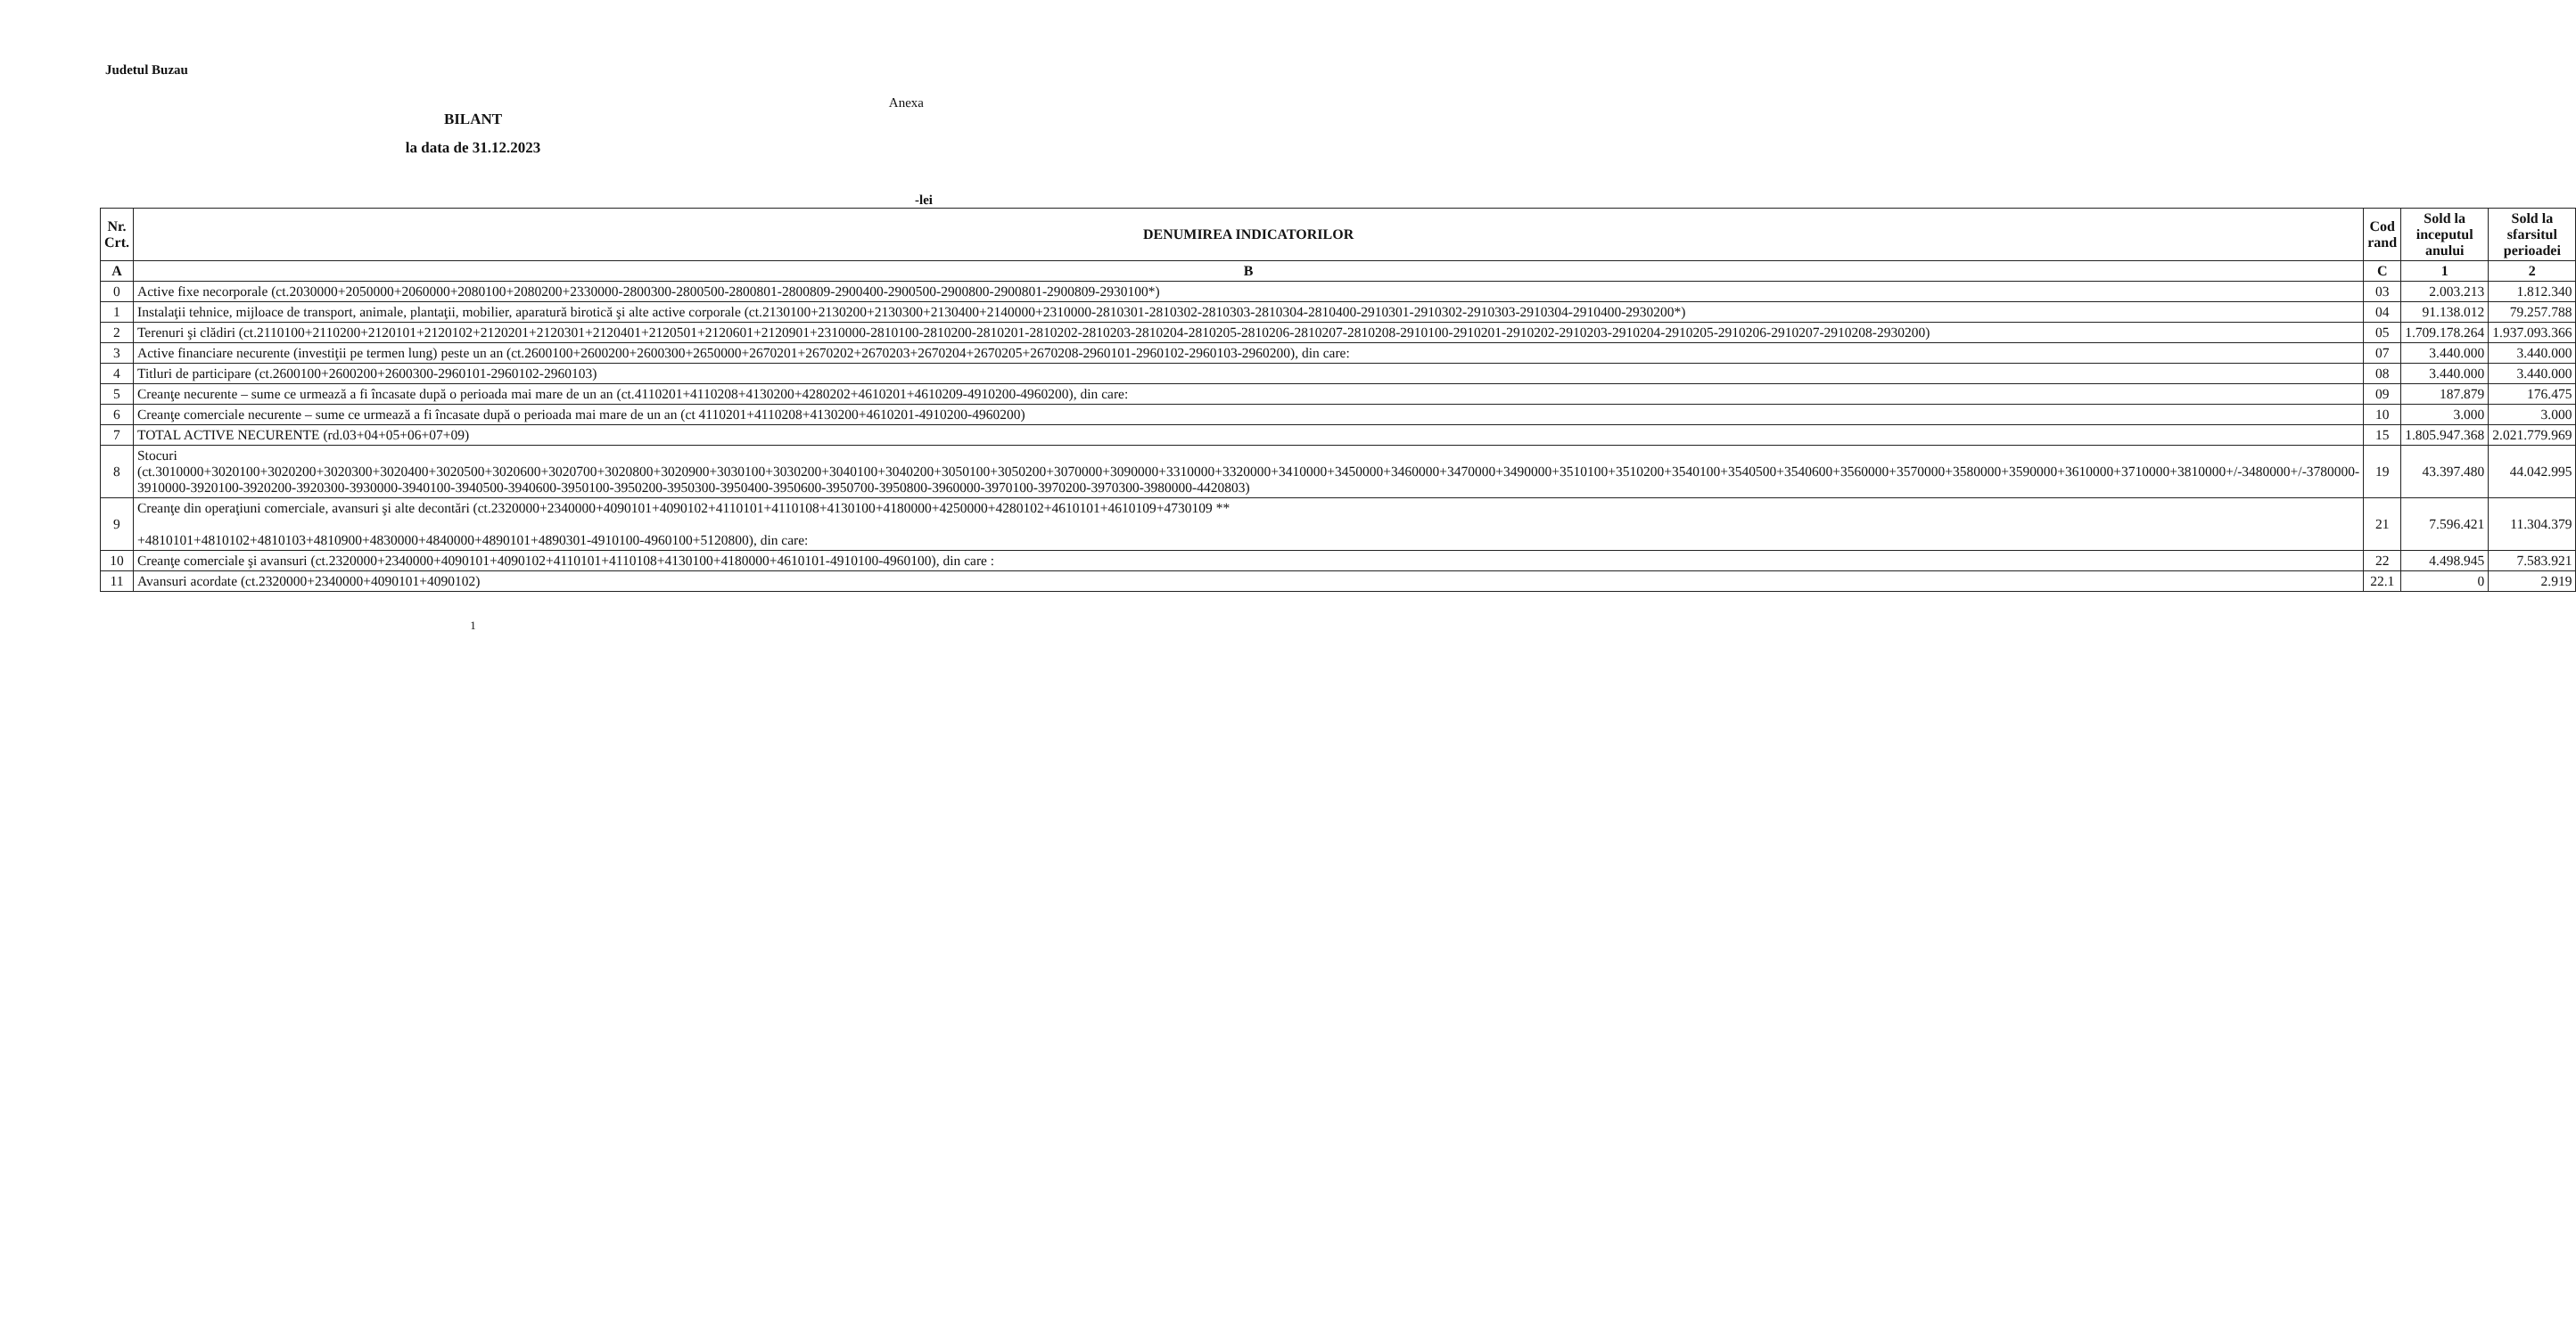Judetul Buzau
Anexa
BILANT
la data de 31.12.2023
-lei
| Nr. Crt. | DENUMIREA INDICATORILOR | Cod rand | Sold la inceputul anului | Sold la sfarsitul perioadei |
| --- | --- | --- | --- | --- |
| A | B | C | 1 | 2 |
| 0 | Active fixe necorporale (ct.2030000+2050000+2060000+2080100+2080200+2330000-2800300-2800500-2800801-2800809-2900400-2900500-2900800-2900801-2900809-2930100*) | 03 | 2.003.213 | 1.812.340 |
| 1 | Instalaţii tehnice, mijloace de transport, animale, plantaţii, mobilier, aparatură birotică şi alte active corporale (ct.2130100+2130200+2130300+2130400+2140000+2310000-2810301-2810302-2810303-2810304-2810400-2910301-2910302-2910303-2910304-2910400-2930200*) | 04 | 91.138.012 | 79.257.788 |
| 2 | Terenuri şi clădiri (ct.2110100+2110200+2120101+2120102+2120201+2120301+2120401+2120501+2120601+2120901+2310000-2810100-2810200-2810201-2810202-2810203-2810204-2810205-2810206-2810207-2810208-2910100-2910201-2910202-2910203-2910204-2910205-2910206-2910207-2910208-2930200) | 05 | 1.709.178.264 | 1.937.093.366 |
| 3 | Active financiare necurente (investiţii pe termen lung) peste un an (ct.2600100+2600200+2600300+2650000+2670201+2670202+2670203+2670204+2670205+2670208-2960101-2960102-2960103-2960200), din care: | 07 | 3.440.000 | 3.440.000 |
| 4 | Titluri de participare (ct.2600100+2600200+2600300-2960101-2960102-2960103) | 08 | 3.440.000 | 3.440.000 |
| 5 | Creanţe necurente – sume ce urmează a fi încasate după o perioada mai mare de un an (ct.4110201+4110208+4130200+4280202+4610201+4610209-4910200-4960200), din care: | 09 | 187.879 | 176.475 |
| 6 | Creanţe comerciale necurente – sume ce urmează a fi încasate după o perioada mai mare de un an (ct 4110201+4110208+4130200+4610201-4910200-4960200) | 10 | 3.000 | 3.000 |
| 7 | TOTAL ACTIVE NECURENTE (rd.03+04+05+06+07+09) | 15 | 1.805.947.368 | 2.021.779.969 |
| 8 | Stocuri (ct.3010000+3020100+3020200+3020300+3020400+3020500+3020600+3020700+3020800+3020900+3030100+3030200+3040100+3040200+3050100+3050200+3070000+3090000+3310000+3320000+3410000+3450000+3460000+3470000+3490000+3510100+3510200+3540100+3540500+3540600+3560000+3570000+3580000+3590000+3610000+3710000+3810000+/-3480000+/-3780000-3910000-3920100-3920200-3920300-3930000-3940100-3940500-3940600-3950100-3950200-3950300-3950400-3950600-3950700-3950800-3960000-3970100-3970200-3970300-3980000-4420803) | 19 | 43.397.480 | 44.042.995 |
| 9 | Creanţe din operaţiuni comerciale, avansuri şi alte decontări (ct.2320000+2340000+4090101+4090102+4110101+4110108+4130100+4180000+4250000+4280102+4610101+4610109+4730109 ** +4810101+4810102+4810103+4810900+4830000+4840000+4890101+4890301-4910100-4960100+5120800), din care: | 21 | 7.596.421 | 11.304.379 |
| 10 | Creanţe comerciale şi avansuri (ct.2320000+2340000+4090101+4090102+4110101+4110108+4130100+4180000+4610101-4910100-4960100), din care : | 22 | 4.498.945 | 7.583.921 |
| 11 | Avansuri acordate (ct.2320000+2340000+4090101+4090102) | 22.1 | 0 | 2.919 |
1